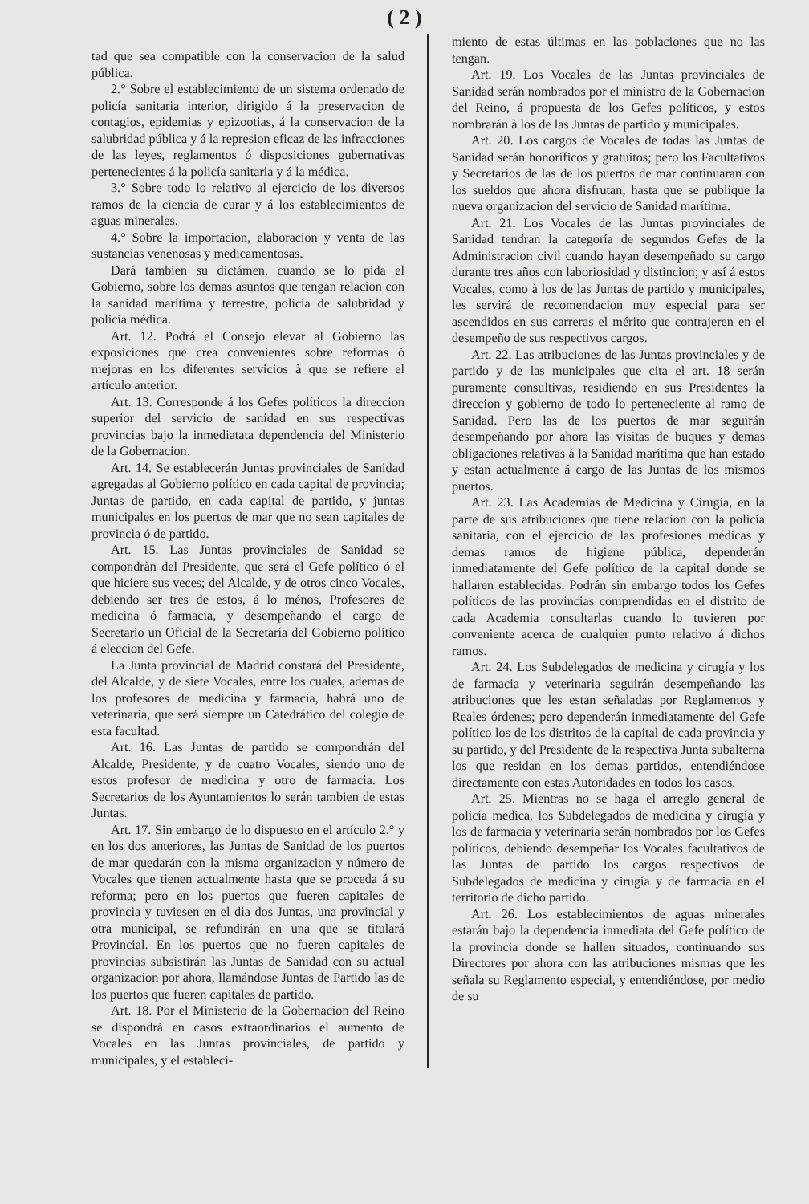( 2 )
tad que sea compatible con la conservacion de la salud pública.
2.° Sobre el establecimiento de un sistema ordenado de policía sanitaria interior, dirigido á la preservacion de contagios, epidemias y epizootias, á la conservacion de la salubridad pública y á la represion eficaz de las infracciones de las leyes, reglamentos ó disposiciones gubernativas pertenecientes á la policía sanitaria y á la médica.
3.° Sobre todo lo relativo al ejercicio de los diversos ramos de la ciencia de curar y á los establecimientos de aguas minerales.
4.° Sobre la importacion, elaboracion y venta de las sustancias venenosas y medicamentosas.
Dará tambien su dictámen, cuando se lo pida el Gobierno, sobre los demas asuntos que tengan relacion con la sanidad marítima y terrestre, policía de salubridad y policía médica.
Art. 12. Podrá el Consejo elevar al Gobierno las exposiciones que crea convenientes sobre reformas ó mejoras en los diferentes servicios à que se refiere el artículo anterior.
Art. 13. Corresponde á los Gefes políticos la direccion superior del servicio de sanidad en sus respectivas provincias bajo la inmediatata dependencia del Ministerio de la Gobernacion.
Art. 14. Se establecerán Juntas provinciales de Sanidad agregadas al Gobierno político en cada capital de provincia; Juntas de partido, en cada capital de partido, y juntas municipales en los puertos de mar que no sean capitales de provincia ó de partido.
Art. 15. Las Juntas provinciales de Sanidad se compondràn del Presidente, que será el Gefe político ó el que hiciere sus veces; del Alcalde, y de otros cinco Vocales, debiendo ser tres de estos, á lo ménos, Profesores de medicina ó farmacia, y desempeñando el cargo de Secretario un Oficial de la Secretaría del Gobierno político á eleccion del Gefe.
La Junta provincial de Madrid constará del Presidente, del Alcalde, y de siete Vocales, entre los cuales, ademas de los profesores de medicina y farmacia, habrá uno de veterinaria, que será siempre un Catedrático del colegio de esta facultad.
Art. 16. Las Juntas de partido se compondrán del Alcalde, Presidente, y de cuatro Vocales, siendo uno de estos profesor de medicina y otro de farmacia. Los Secretarios de los Ayuntamientos lo serán tambien de estas Juntas.
Art. 17. Sin embargo de lo dispuesto en el artículo 2.° y en los dos anteriores, las Juntas de Sanidad de los puertos de mar quedarán con la misma organizacion y número de Vocales que tienen actualmente hasta que se proceda á su reforma; pero en los puertos que fueren capitales de provincia y tuviesen en el dia dos Juntas, una provincial y otra municipal, se refundirán en una que se titulará Provincial. En los puertos que no fueren capitales de provincias subsistirán las Juntas de Sanidad con su actual organizacion por ahora, llamándose Juntas de Partido las de los puertos que fueren capitales de partido.
Art. 18. Por el Ministerio de la Gobernacion del Reino se dispondrá en casos extraordinarios el aumento de Vocales en las Juntas provinciales, de partido y municipales, y el estableci-
miento de estas últimas en las poblaciones que no las tengan.
Art. 19. Los Vocales de las Juntas provinciales de Sanidad serán nombrados por el ministro de la Gobernacion del Reino, á propuesta de los Gefes políticos, y estos nombrarán à los de las Juntas de partido y municipales.
Art. 20. Los cargos de Vocales de todas las Juntas de Sanidad serán honoríficos y gratuitos; pero los Facultativos y Secretarios de las de los puertos de mar continuaran con los sueldos que ahora disfrutan, hasta que se publique la nueva organizacion del servicio de Sanidad marítima.
Art. 21. Los Vocales de las Juntas provinciales de Sanidad tendran la categoría de segundos Gefes de la Administracion civil cuando hayan desempeñado su cargo durante tres años con laboriosidad y distincion; y así á estos Vocales, como à los de las Juntas de partido y municipales, les servirá de recomendacion muy especial para ser ascendidos en sus carreras el mérito que contrajeren en el desempeño de sus respectivos cargos.
Art. 22. Las atribuciones de las Juntas provinciales y de partido y de las municipales que cita el art. 18 serán puramente consultivas, residiendo en sus Presidentes la direccion y gobierno de todo lo perteneciente al ramo de Sanidad. Pero las de los puertos de mar seguirán desempeñando por ahora las visitas de buques y demas obligaciones relativas á la Sanidad marítima que han estado y estan actualmente á cargo de las Juntas de los mismos puertos.
Art. 23. Las Academias de Medicina y Cirugía, en la parte de sus atribuciones que tiene relacion con la policía sanitaria, con el ejercicio de las profesiones médicas y demas ramos de higiene pública, dependerán inmediatamente del Gefe político de la capital donde se hallaren establecidas. Podrán sin embargo todos los Gefes políticos de las provincias comprendidas en el distrito de cada Academia consultarlas cuando lo tuvieren por conveniente acerca de cualquier punto relativo á dichos ramos.
Art. 24. Los Subdelegados de medicina y cirugía y los de farmacia y veterinaria seguirán desempeñando las atribuciones que les estan señaladas por Reglamentos y Reales órdenes; pero dependerán inmediatamente del Gefe político los de los distritos de la capital de cada provincia y su partido, y del Presidente de la respectiva Junta subalterna los que residan en los demas partidos, entendiéndose directamente con estas Autoridades en todos los casos.
Art. 25. Mientras no se haga el arreglo general de policía medica, los Subdelegados de medicina y cirugía y los de farmacia y veterinaria serán nombrados por los Gefes políticos, debiendo desempeñar los Vocales facultativos de las Juntas de partido los cargos respectivos de Subdelegados de medicina y cirugía y de farmacia en el territorio de dicho partido.
Art. 26. Los establecimientos de aguas minerales estarán bajo la dependencia inmediata del Gefe político de la provincia donde se hallen situados, continuando sus Directores por ahora con las atribuciones mismas que les señala su Reglamento especial, y entendiéndose, por medio de su